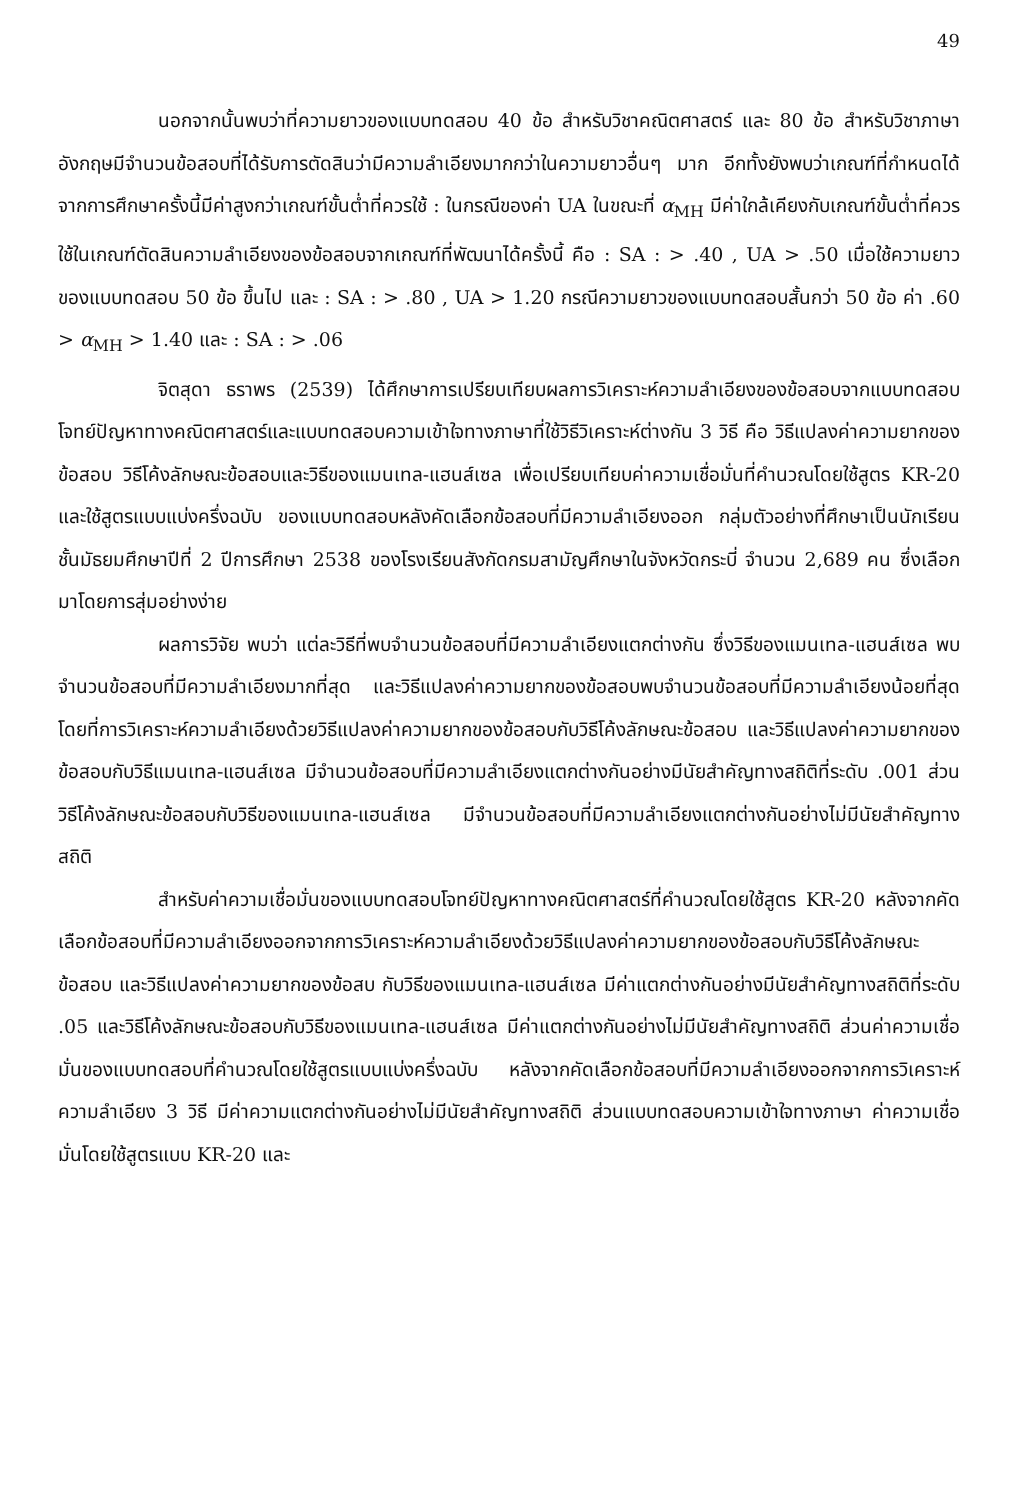49
นอกจากนั้นพบว่าที่ความยาวของแบบทดสอบ 40 ข้อ สำหรับวิชาคณิตศาสตร์ และ 80 ข้อ สำหรับวิชาภาษาอังกฤษมีจำนวนข้อสอบที่ได้รับการตัดสินว่ามีความลำเอียงมากกว่าในความยาวอื่นๆ มาก อีกทั้งยังพบว่าเกณฑ์ที่กำหนดได้จากการศึกษาครั้งนี้มีค่าสูงกว่าเกณฑ์ขั้นต่ำที่ควรใช้ : ในกรณีของค่า UA ในขณะที่ α<sub>MH</sub> มีค่าใกล้เคียงกับเกณฑ์ขั้นต่ำที่ควรใช้ในเกณฑ์ตัดสินความลำเอียงของข้อสอบจากเกณฑ์ที่พัฒนาได้ครั้งนี้ คือ : SA : > .40 , UA > .50 เมื่อใช้ความยาวของแบบทดสอบ 50 ข้อ ขึ้นไป และ : SA : > .80 , UA > 1.20 กรณีความยาวของแบบทดสอบสั้นกว่า 50 ข้อ ค่า .60 > α<sub>MH</sub> > 1.40 และ : SA : > .06
จิตสุดา ธราพร (2539) ได้ศึกษาการเปรียบเทียบผลการวิเคราะห์ความลำเอียงของข้อสอบจากแบบทดสอบโจทย์ปัญหาทางคณิตศาสตร์และแบบทดสอบความเข้าใจทางภาษาที่ใช้วิธีวิเคราะห์ต่างกัน 3 วิธี คือ วิธีแปลงค่าความยากของข้อสอบ วิธีโค้งลักษณะข้อสอบและวิธีของแมนเทล-แฮนส์เซล เพื่อเปรียบเทียบค่าความเชื่อมั่นที่คำนวณโดยใช้สูตร KR-20 และใช้สูตรแบบแบ่งครึ่งฉบับ ของแบบทดสอบหลังคัดเลือกข้อสอบที่มีความลำเอียงออก กลุ่มตัวอย่างที่ศึกษาเป็นนักเรียนชั้นมัธยมศึกษาปีที่ 2 ปีการศึกษา 2538 ของโรงเรียนสังกัดกรมสามัญศึกษาในจังหวัดกระบี่ จำนวน 2,689 คน ซึ่งเลือกมาโดยการสุ่มอย่างง่าย
ผลการวิจัย พบว่า แต่ละวิธีที่พบจำนวนข้อสอบที่มีความลำเอียงแตกต่างกัน ซึ่งวิธีของแมนเทล-แฮนส์เซล พบจำนวนข้อสอบที่มีความลำเอียงมากที่สุด และวิธีแปลงค่าความยากของข้อสอบพบจำนวนข้อสอบที่มีความลำเอียงน้อยที่สุด โดยที่การวิเคราะห์ความลำเอียงด้วยวิธีแปลงค่าความยากของข้อสอบกับวิธีโค้งลักษณะข้อสอบ และวิธีแปลงค่าความยากของข้อสอบกับวิธีแมนเทล-แฮนส์เซล มีจำนวนข้อสอบที่มีความลำเอียงแตกต่างกันอย่างมีนัยสำคัญทางสถิติที่ระดับ .001 ส่วนวิธีโค้งลักษณะข้อสอบกับวิธีของแมนเทล-แฮนส์เซล มีจำนวนข้อสอบที่มีความลำเอียงแตกต่างกันอย่างไม่มีนัยสำคัญทางสถิติ
สำหรับค่าความเชื่อมั่นของแบบทดสอบโจทย์ปัญหาทางคณิตศาสตร์ที่คำนวณโดยใช้สูตร KR-20 หลังจากคัดเลือกข้อสอบที่มีความลำเอียงออกจากการวิเคราะห์ความลำเอียงด้วยวิธีแปลงค่าความยากของข้อสอบกับวิธีโค้งลักษณะข้อสอบ และวิธีแปลงค่าความยากของข้อสบ กับวิธีของแมนเทล-แฮนส์เซล มีค่าแตกต่างกันอย่างมีนัยสำคัญทางสถิติที่ระดับ .05 และวิธีโค้งลักษณะข้อสอบกับวิธีของแมนเทล-แฮนส์เซล มีค่าแตกต่างกันอย่างไม่มีนัยสำคัญทางสถิติ ส่วนค่าความเชื่อมั่นของแบบทดสอบที่คำนวณโดยใช้สูตรแบบแบ่งครึ่งฉบับ หลังจากคัดเลือกข้อสอบที่มีความลำเอียงออกจากการวิเคราะห์ความลำเอียง 3 วิธี มีค่าความแตกต่างกันอย่างไม่มีนัยสำคัญทางสถิติ ส่วนแบบทดสอบความเข้าใจทางภาษา ค่าความเชื่อมั่นโดยใช้สูตรแบบ KR-20 และ